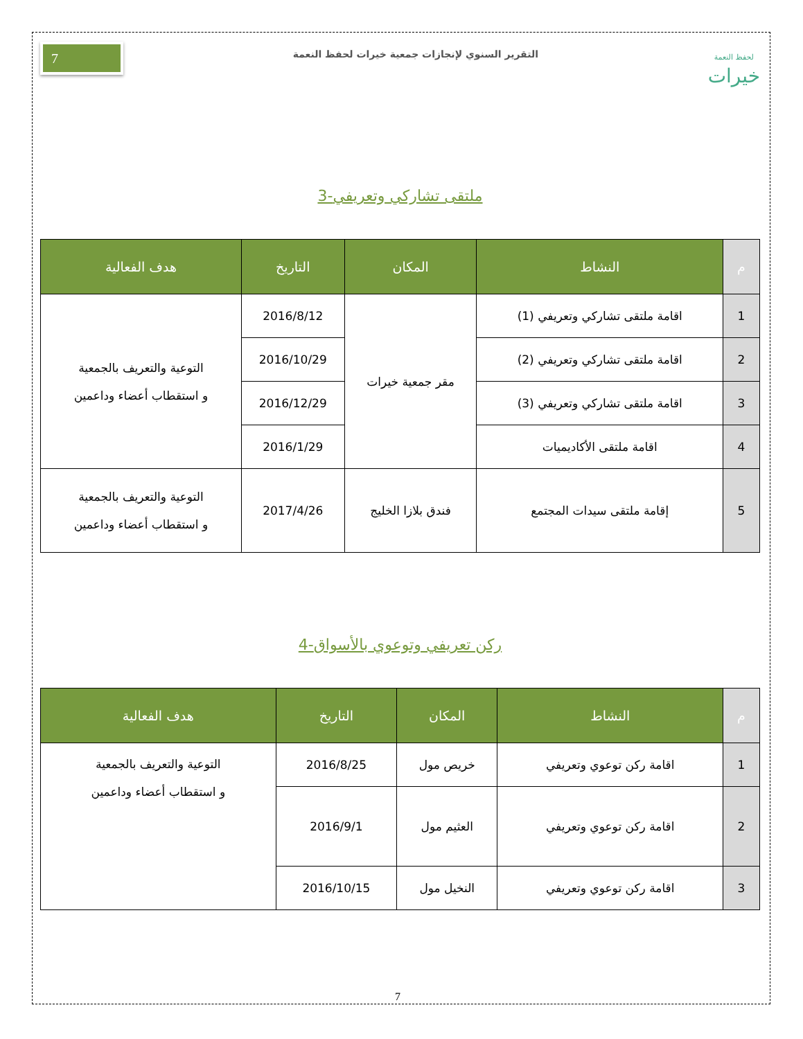7
التقرير السنوي لإنجازات جمعية خيرات لحفظ النعمة
لحفظ النعمة
خيرات
3-ملتقى تشاركي وتعريفي
| م | النشاط | المكان | التاريخ | هدف الفعالية |
| --- | --- | --- | --- | --- |
| 1 | اقامة ملتقى تشاركي وتعريفي (1) | مقر جمعية خيرات | 2016/8/12 | التوعية والتعريف بالجمعية و استقطاب أعضاء وداعمين |
| 2 | اقامة ملتقى تشاركي وتعريفي (2) | | 2016/10/29 | |
| 3 | اقامة ملتقى تشاركي وتعريفي (3) | | 2016/12/29 | |
| 4 | اقامة ملتقى الأكاديميات | | 2016/1/29 | |
| 5 | إقامة ملتقى سيدات المجتمع | فندق بلازا الخليج | 2017/4/26 | التوعية والتعريف بالجمعية و استقطاب أعضاء وداعمين |
4-ركن تعريفي وتوعوي بالأسواق
| م | النشاط | المكان | التاريخ | هدف الفعالية |
| --- | --- | --- | --- | --- |
| 1 | اقامة ركن توعوي وتعريفي | خريص مول | 2016/8/25 | التوعية والتعريف بالجمعية و استقطاب أعضاء وداعمين |
| 2 | اقامة ركن توعوي وتعريفي | العثيم مول | 2016/9/1 | |
| 3 | اقامة ركن توعوي وتعريفي | النخيل مول | 2016/10/15 | |
7